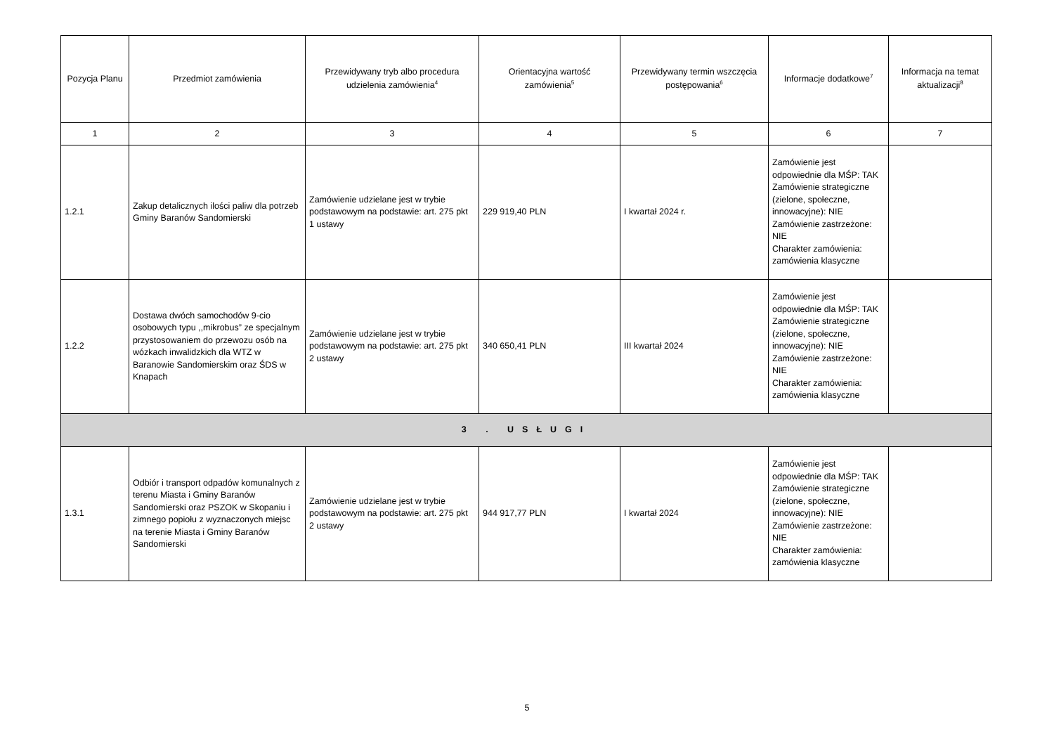| Pozycja Planu | Przedmiot zamówienia | Przewidywany tryb albo procedura udzielenia zamówienia<sup>4</sup> | Orientacyjna wartość zamówienia<sup>5</sup> | Przewidywany termin wszczęcia postępowania<sup>6</sup> | Informacje dodatkowe<sup>7</sup> | Informacja na temat aktualizacji<sup>8</sup> |
| --- | --- | --- | --- | --- | --- | --- |
| 1 | 2 | 3 | 4 | 5 | 6 | 7 |
| 1.2.1 | Zakup detalicznych ilości paliw dla potrzeb Gminy Baranów Sandomierski | Zamówienie udzielane jest w trybie podstawowym na podstawie: art. 275 pkt 1 ustawy | 229 919,40 PLN | I kwartał 2024 r. | Zamówienie jest odpowiednie dla MŚP: TAK Zamówienie strategiczne (zielone, społeczne, innowacyjne): NIE Zamówienie zastrzeżone: NIE Charakter zamówienia: zamówienia klasyczne | |
| 1.2.2 | Dostawa dwóch samochodów 9-cio osobowych typu ,,mikrobus” ze specjalnym przystosowaniem do przewozu osób na wózkach inwalidzkich dla WTZ w Baranowie Sandomierskim oraz ŚDS w Knapach | Zamówienie udzielane jest w trybie podstawowym na podstawie: art. 275 pkt 2 ustawy | 340 650,41 PLN | III kwartał 2024 | Zamówienie jest odpowiednie dla MŚP: TAK Zamówienie strategiczne (zielone, społeczne, innowacyjne): NIE Zamówienie zastrzeżone: NIE Charakter zamówienia: zamówienia klasyczne | |
| 3 . USŁUGI | | | | | | |
| 1.3.1 | Odbiór i transport odpadów komunalnych z terenu Miasta i Gminy Baranów Sandomierski oraz PSZOK w Skopaniu i zimnego popiołu z wyznaczonych miejsc na terenie Miasta i Gminy Baranów Sandomierski | Zamówienie udzielane jest w trybie podstawowym na podstawie: art. 275 pkt 2 ustawy | 944 917,77 PLN | I kwartał 2024 | Zamówienie jest odpowiednie dla MŚP: TAK Zamówienie strategiczne (zielone, społeczne, innowacyjne): NIE Zamówienie zastrzeżone: NIE Charakter zamówienia: zamówienia klasyczne | |
5